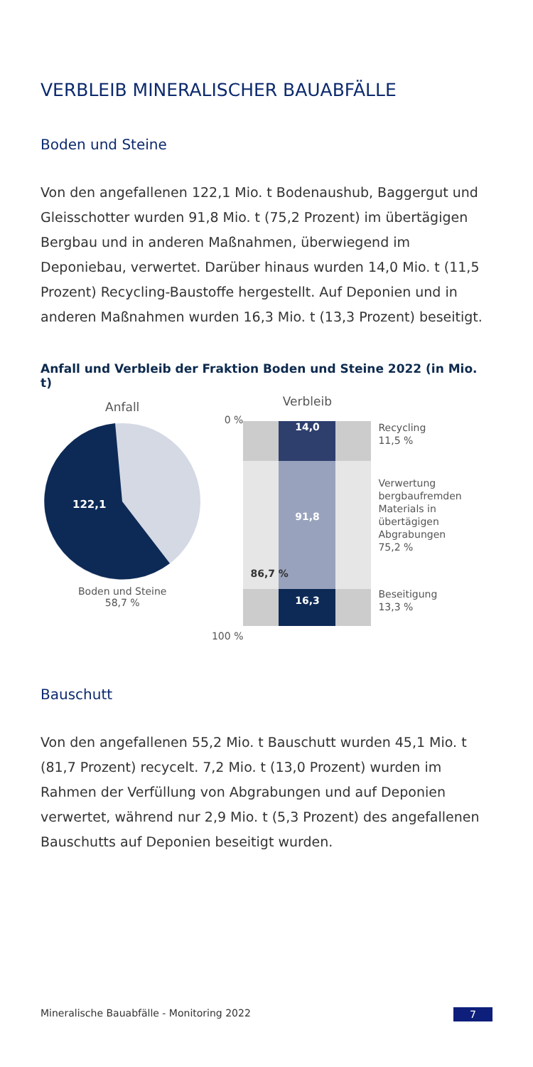VERBLEIB MINERALISCHER BAUABFÄLLE
Boden und Steine
Von den angefallenen 122,1 Mio. t Bodenaushub, Baggergut und Gleisschotter wurden 91,8 Mio. t (75,2 Prozent) im übertägigen Bergbau und in anderen Maßnahmen, überwiegend im Deponiebau, verwertet. Darüber hinaus wurden 14,0 Mio. t (11,5 Prozent) Recycling-Baustoffe hergestellt. Auf Deponien und in anderen Maßnahmen wurden 16,3 Mio. t (13,3 Prozent) beseitigt.
Anfall und Verbleib der Fraktion Boden und Steine 2022 (in Mio. t)
Anfall
122,1
Boden und Steine
58,7 %
0 %
100 %
Verbleib
14,0
86,7 %
91,8
16,3
Recycling
11,5 %
Verwertung
bergbaufremden
Materials in
übertägigen
Abgrabungen
75,2 %
Beseitigung
13,3 %
Bauschutt
Von den angefallenen 55,2 Mio. t Bauschutt wurden 45,1 Mio. t (81,7 Prozent) recycelt. 7,2 Mio. t (13,0 Prozent) wurden im Rahmen der Verfüllung von Abgrabungen und auf Deponien verwertet, während nur 2,9 Mio. t (5,3 Prozent) des angefallenen Bauschutts auf Deponien beseitigt wurden.
Mineralische Bauabfälle - Monitoring 2022 7